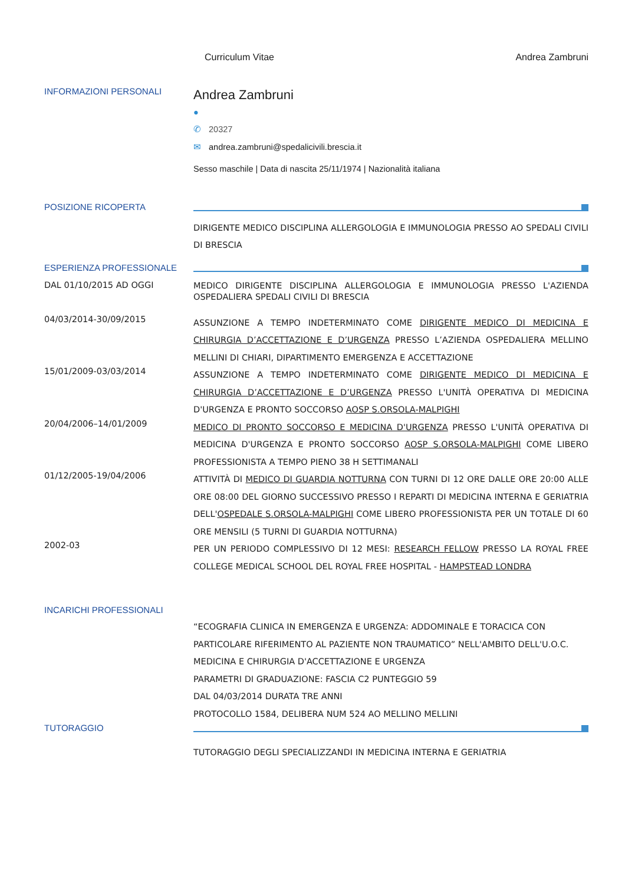Curriculum Vitae Andrea Zambruni
INFORMAZIONI PERSONALI
Andrea Zambruni
●
✆ 20327
✉ andrea.zambruni@spedalicivili.brescia.it
Sesso maschile | Data di nascita 25/11/1974 | Nazionalità italiana
POSIZIONE RICOPERTA
DIRIGENTE MEDICO DISCIPLINA ALLERGOLOGIA E IMMUNOLOGIA PRESSO AO SPEDALI CIVILI DI BRESCIA
ESPERIENZA PROFESSIONALE
DAL 01/10/2015 AD OGGI
MEDICO DIRIGENTE DISCIPLINA ALLERGOLOGIA E IMMUNOLOGIA PRESSO L'AZIENDA OSPEDALIERA SPEDALI CIVILI DI BRESCIA
04/03/2014-30/09/2015
ASSUNZIONE A TEMPO INDETERMINATO COME DIRIGENTE MEDICO DI MEDICINA E CHIRURGIA D’ACCETTAZIONE E D’URGENZA PRESSO L’AZIENDA OSPEDALIERA MELLINO MELLINI DI CHIARI, DIPARTIMENTO EMERGENZA E ACCETTAZIONE
15/01/2009-03/03/2014
ASSUNZIONE A TEMPO INDETERMINATO COME DIRIGENTE MEDICO DI MEDICINA E CHIRURGIA D’ACCETTAZIONE E D’URGENZA PRESSO L'UNITÀ OPERATIVA DI MEDICINA D'URGENZA E PRONTO SOCCORSO AOSP S.ORSOLA-MALPIGHI
20/04/2006–14/01/2009
MEDICO DI PRONTO SOCCORSO E MEDICINA D'URGENZA PRESSO L'UNITÀ OPERATIVA DI MEDICINA D'URGENZA E PRONTO SOCCORSO AOSP S.ORSOLA-MALPIGHI COME LIBERO PROFESSIONISTA A TEMPO PIENO 38 H SETTIMANALI
01/12/2005-19/04/2006
ATTIVITÀ DI MEDICO DI GUARDIA NOTTURNA CON TURNI DI 12 ORE DALLE ORE 20:00 ALLE ORE 08:00 DEL GIORNO SUCCESSIVO PRESSO I REPARTI DI MEDICINA INTERNA E GERIATRIA DELL'OSPEDALE S.ORSOLA-MALPIGHI COME LIBERO PROFESSIONISTA PER UN TOTALE DI 60 ORE MENSILI (5 TURNI DI GUARDIA NOTTURNA)
2002-03
PER UN PERIODO COMPLESSIVO DI 12 MESI: RESEARCH FELLOW PRESSO LA ROYAL FREE COLLEGE MEDICAL SCHOOL DEL ROYAL FREE HOSPITAL - HAMPSTEAD LONDRA
INCARICHI PROFESSIONALI
“ECOGRAFIA CLINICA IN EMERGENZA E URGENZA: ADDOMINALE E TORACICA CON PARTICOLARE RIFERIMENTO AL PAZIENTE NON TRAUMATICO” NELL'AMBITO DELL'U.O.C. MEDICINA E CHIRURGIA D'ACCETTAZIONE E URGENZA
PARAMETRI DI GRADUAZIONE: FASCIA C2 PUNTEGGIO 59
DAL 04/03/2014 DURATA TRE ANNI
PROTOCOLLO 1584, DELIBERA NUM 524 AO MELLINO MELLINI
TUTORAGGIO
TUTORAGGIO DEGLI SPECIALIZZANDI IN MEDICINA INTERNA E GERIATRIA